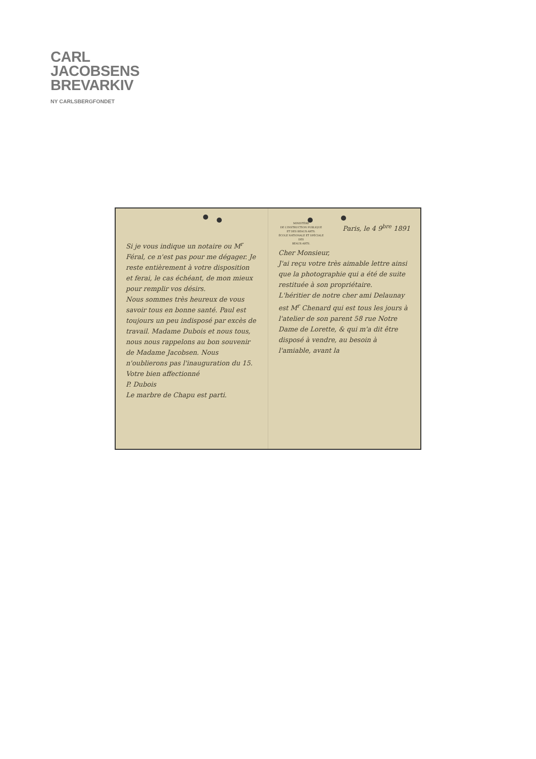CARL
JACOBSENS
BREVARKIV
NY CARLSBERGFONDET
Si je vous indique un notaire ou M<sup>r</sup> Féral, ce n'est pas pour me dégager. Je reste entièrement à votre disposition et ferai, le cas échéant, de mon mieux pour remplir vos désirs.
Nous sommes très heureux de vous savoir tous en bonne santé. Paul est toujours un peu indisposé par excès de travail. Madame Dubois et nous tous, nous nous rappelons au bon souvenir de Madame Jacobsen. Nous n'oublierons pas l'inauguration du 15.
Votre bien affectionné
P. Dubois
Le marbre de Chapu est parti.
MINISTÈRE
DE L'INSTRUCTION PUBLIQUE
ET DES BEAUX-ARTS.
ÉCOLE NATIONALE ET SPÉCIALE
DES
BEAUX-ARTS.
Paris, le 4 9<sup>bre</sup> 1891
Cher Monsieur,
J'ai reçu votre très aimable lettre ainsi que la photographie qui a été de suite restituée à son propriétaire.
L'héritier de notre cher ami Delaunay est M<sup>r</sup> Chenard qui est tous les jours à l'atelier de son parent 58 rue Notre Dame de Lorette, & qui m'a dit être disposé à vendre, au besoin à l'amiable, avant la